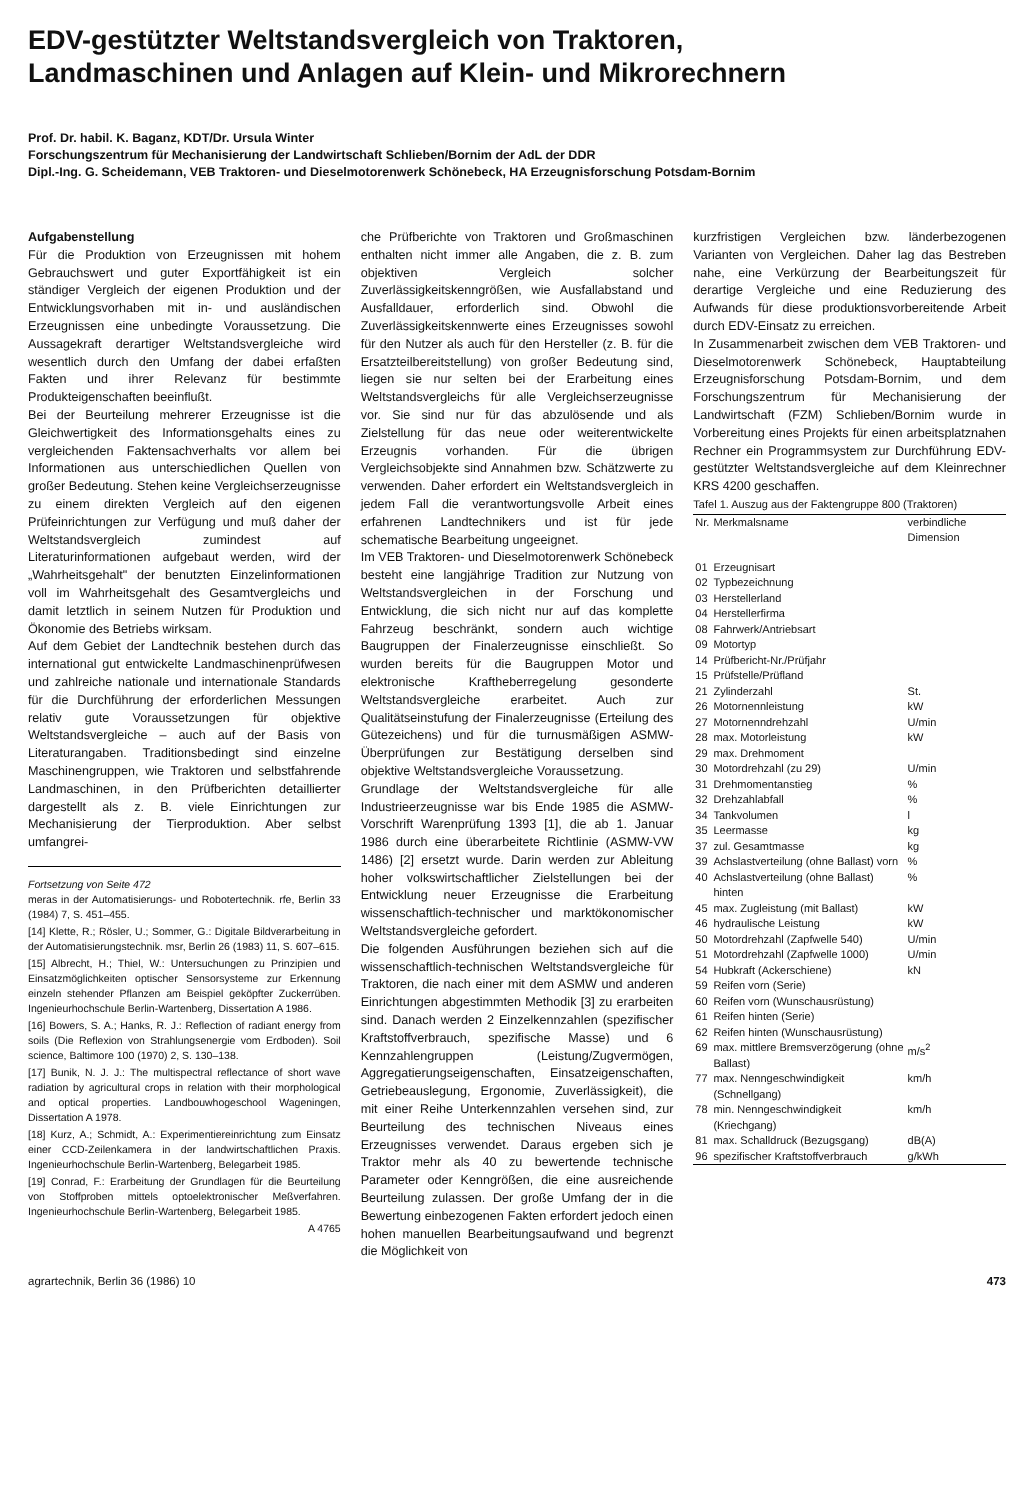EDV-gestützter Weltstandsvergleich von Traktoren,
Landmaschinen und Anlagen auf Klein- und Mikrorechnern
Prof. Dr. habil. K. Baganz, KDT/Dr. Ursula Winter
Forschungszentrum für Mechanisierung der Landwirtschaft Schlieben/Bornim der AdL der DDR
Dipl.-Ing. G. Scheidemann, VEB Traktoren- und Dieselmotorenwerk Schönebeck, HA Erzeugnisforschung Potsdam-Bornim
Aufgabenstellung
Für die Produktion von Erzeugnissen mit hohem Gebrauchswert und guter Exportfähigkeit ist ein ständiger Vergleich der eigenen Produktion und der Entwicklungsvorhaben mit in- und ausländischen Erzeugnissen eine unbedingte Voraussetzung. Die Aussagekraft derartiger Weltstandsvergleiche wird wesentlich durch den Umfang der dabei erfaßten Fakten und ihrer Relevanz für bestimmte Produkteigenschaften beeinflußt.
Bei der Beurteilung mehrerer Erzeugnisse ist die Gleichwertigkeit des Informationsgehalts eines zu vergleichenden Faktensachverhalts vor allem bei Informationen aus unterschiedlichen Quellen von großer Bedeutung. Stehen keine Vergleichserzeugnisse zu einem direkten Vergleich auf den eigenen Prüfeinrichtungen zur Verfügung und muß daher der Weltstandsvergleich zumindest auf Literaturinformationen aufgebaut werden, wird der „Wahrheitsgehalt" der benutzten Einzelinformationen voll im Wahrheitsgehalt des Gesamtvergleichs und damit letztlich in seinem Nutzen für Produktion und Ökonomie des Betriebs wirksam.
Auf dem Gebiet der Landtechnik bestehen durch das international gut entwickelte Landmaschinenprüfwesen und zahlreiche nationale und internationale Standards für die Durchführung der erforderlichen Messungen relativ gute Voraussetzungen für objektive Weltstandsvergleiche – auch auf der Basis von Literaturangaben. Traditionsbedingt sind einzelne Maschinengruppen, wie Traktoren und selbstfahrende Landmaschinen, in den Prüfberichten detaillierter dargestellt als z. B. viele Einrichtungen zur Mechanisierung der Tierproduktion. Aber selbst umfangrei-
Fortsetzung von Seite 472
meras in der Automatisierungs- und Robotertechnik. rfe, Berlin 33 (1984) 7, S. 451–455.
[14] Klette, R.; Rösler, U.; Sommer, G.: Digitale Bildverarbeitung in der Automatisierungstechnik. msr, Berlin 26 (1983) 11, S. 607–615.
[15] Albrecht, H.; Thiel, W.: Untersuchungen zu Prinzipien und Einsatzmöglichkeiten optischer Sensorsysteme zur Erkennung einzeln stehender Pflanzen am Beispiel geköpfter Zuckerrüben. Ingenieurhochschule Berlin-Wartenberg, Dissertation A 1986.
[16] Bowers, S. A.; Hanks, R. J.: Reflection of radiant energy from soils (Die Reflexion von Strahlungsenergie vom Erdboden). Soil science, Baltimore 100 (1970) 2, S. 130–138.
[17] Bunik, N. J. J.: The multispectral reflectance of short wave radiation by agricultural crops in relation with their morphological and optical properties. Landbouwhogeschool Wageningen, Dissertation A 1978.
[18] Kurz, A.; Schmidt, A.: Experimentiereinrichtung zum Einsatz einer CCD-Zeilenkamera in der landwirtschaftlichen Praxis. Ingenieurhochschule Berlin-Wartenberg, Belegarbeit 1985.
[19] Conrad, F.: Erarbeitung der Grundlagen für die Beurteilung von Stoffproben mittels optoelektronischer Meßverfahren. Ingenieurhochschule Berlin-Wartenberg, Belegarbeit 1985.
A 4765
che Prüfberichte von Traktoren und Großmaschinen enthalten nicht immer alle Angaben, die z. B. zum objektiven Vergleich solcher Zuverlässigkeitskenngrößen, wie Ausfallabstand und Ausfalldauer, erforderlich sind. Obwohl die Zuverlässigkeitskennwerte eines Erzeugnisses sowohl für den Nutzer als auch für den Hersteller (z. B. für die Ersatzteilbereitstellung) von großer Bedeutung sind, liegen sie nur selten bei der Erarbeitung eines Weltstandsvergleichs für alle Vergleichserzeugnisse vor. Sie sind nur für das abzulösende und als Zielstellung für das neue oder weiterentwickelte Erzeugnis vorhanden. Für die übrigen Vergleichsobjekte sind Annahmen bzw. Schätzwerte zu verwenden. Daher erfordert ein Weltstandsvergleich in jedem Fall die verantwortungsvolle Arbeit eines erfahrenen Landtechnikers und ist für jede schematische Bearbeitung ungeeignet.
Im VEB Traktoren- und Dieselmotorenwerk Schönebeck besteht eine langjährige Tradition zur Nutzung von Weltstandsvergleichen in der Forschung und Entwicklung, die sich nicht nur auf das komplette Fahrzeug beschränkt, sondern auch wichtige Baugruppen der Finalerzeugnisse einschließt. So wurden bereits für die Baugruppen Motor und elektronische Kraftheberregelung gesonderte Weltstandsvergleiche erarbeitet. Auch zur Qualitätseinstufung der Finalerzeugnisse (Erteilung des Gütezeichens) und für die turnusmäßigen ASMW-Überprüfungen zur Bestätigung derselben sind objektive Weltstandsvergleiche Voraussetzung.
Grundlage der Weltstandsvergleiche für alle Industrieerzeugnisse war bis Ende 1985 die ASMW-Vorschrift Warenprüfung 1393 [1], die ab 1. Januar 1986 durch eine überarbeitete Richtlinie (ASMW-VW 1486) [2] ersetzt wurde. Darin werden zur Ableitung hoher volkswirtschaftlicher Zielstellungen bei der Entwicklung neuer Erzeugnisse die Erarbeitung wissenschaftlich-technischer und marktökonomischer Weltstandsvergleiche gefordert.
Die folgenden Ausführungen beziehen sich auf die wissenschaftlich-technischen Weltstandsvergleiche für Traktoren, die nach einer mit dem ASMW und anderen Einrichtungen abgestimmten Methodik [3] zu erarbeiten sind. Danach werden 2 Einzelkennzahlen (spezifischer Kraftstoffverbrauch, spezifische Masse) und 6 Kennzahlengruppen (Leistung/Zugvermögen, Aggregatierungseigenschaften, Einsatzeigenschaften, Getriebeauslegung, Ergonomie, Zuverlässigkeit), die mit einer Reihe Unterkennzahlen versehen sind, zur Beurteilung des technischen Niveaus eines Erzeugnisses verwendet. Daraus ergeben sich je Traktor mehr als 40 zu bewertende technische Parameter oder Kenngrößen, die eine ausreichende Beurteilung zulassen. Der große Umfang der in die Bewertung einbezogenen Fakten erfordert jedoch einen hohen manuellen Bearbeitungsaufwand und begrenzt die Möglichkeit von
kurzfristigen Vergleichen bzw. länderbezogenen Varianten von Vergleichen. Daher lag das Bestreben nahe, eine Verkürzung der Bearbeitungszeit für derartige Vergleiche und eine Reduzierung des Aufwands für diese produktionsvorbereitende Arbeit durch EDV-Einsatz zu erreichen.
In Zusammenarbeit zwischen dem VEB Traktoren- und Dieselmotorenwerk Schönebeck, Hauptabteilung Erzeugnisforschung Potsdam-Bornim, und dem Forschungszentrum für Mechanisierung der Landwirtschaft (FZM) Schlieben/Bornim wurde in Vorbereitung eines Projekts für einen arbeitsplatznahen Rechner ein Programmsystem zur Durchführung EDV-gestützter Weltstandsvergleiche auf dem Kleinrechner KRS 4200 geschaffen.
Tafel 1. Auszug aus der Faktengruppe 800 (Traktoren)
| Nr. | Merkmalsname | verbindliche Dimension |
| --- | --- | --- |
| 01 | Erzeugnisart | |
| 02 | Typbezeichnung | |
| 03 | Herstellerland | |
| 04 | Herstellerfirma | |
| 08 | Fahrwerk/Antriebsart | |
| 09 | Motortyp | |
| 14 | Prüfbericht-Nr./Prüfjahr | |
| 15 | Prüfstelle/Prüfland | |
| 21 | Zylinderzahl | St. |
| 26 | Motornennleistung | kW |
| 27 | Motornenndrehzahl | U/min |
| 28 | max. Motorleistung | kW |
| 29 | max. Drehmoment | |
| 30 | Motordrehzahl (zu 29) | U/min |
| 31 | Drehmomentanstieg | % |
| 32 | Drehzahlabfall | % |
| 34 | Tankvolumen | l |
| 35 | Leermasse | kg |
| 37 | zul. Gesamtmasse | kg |
| 39 | Achslastverteilung (ohne Ballast) vorn | % |
| 40 | Achslastverteilung (ohne Ballast) hinten | % |
| 45 | max. Zugleistung (mit Ballast) | kW |
| 46 | hydraulische Leistung | kW |
| 50 | Motordrehzahl (Zapfwelle 540) | U/min |
| 51 | Motordrehzahl (Zapfwelle 1000) | U/min |
| 54 | Hubkraft (Ackerschiene) | kN |
| 59 | Reifen vorn (Serie) | |
| 60 | Reifen vorn (Wunschausrüstung) | |
| 61 | Reifen hinten (Serie) | |
| 62 | Reifen hinten (Wunschausrüstung) | |
| 69 | max. mittlere Bremsverzögerung (ohne Ballast) | m/s<sup>2</sup> |
| 77 | max. Nenngeschwindigkeit (Schnellgang) | km/h |
| 78 | min. Nenngeschwindigkeit (Kriechgang) | km/h |
| 81 | max. Schalldruck (Bezugsgang) | dB(A) |
| 96 | spezifischer Kraftstoffverbrauch | g/kWh |
agrartechnik, Berlin 36 (1986) 10 473